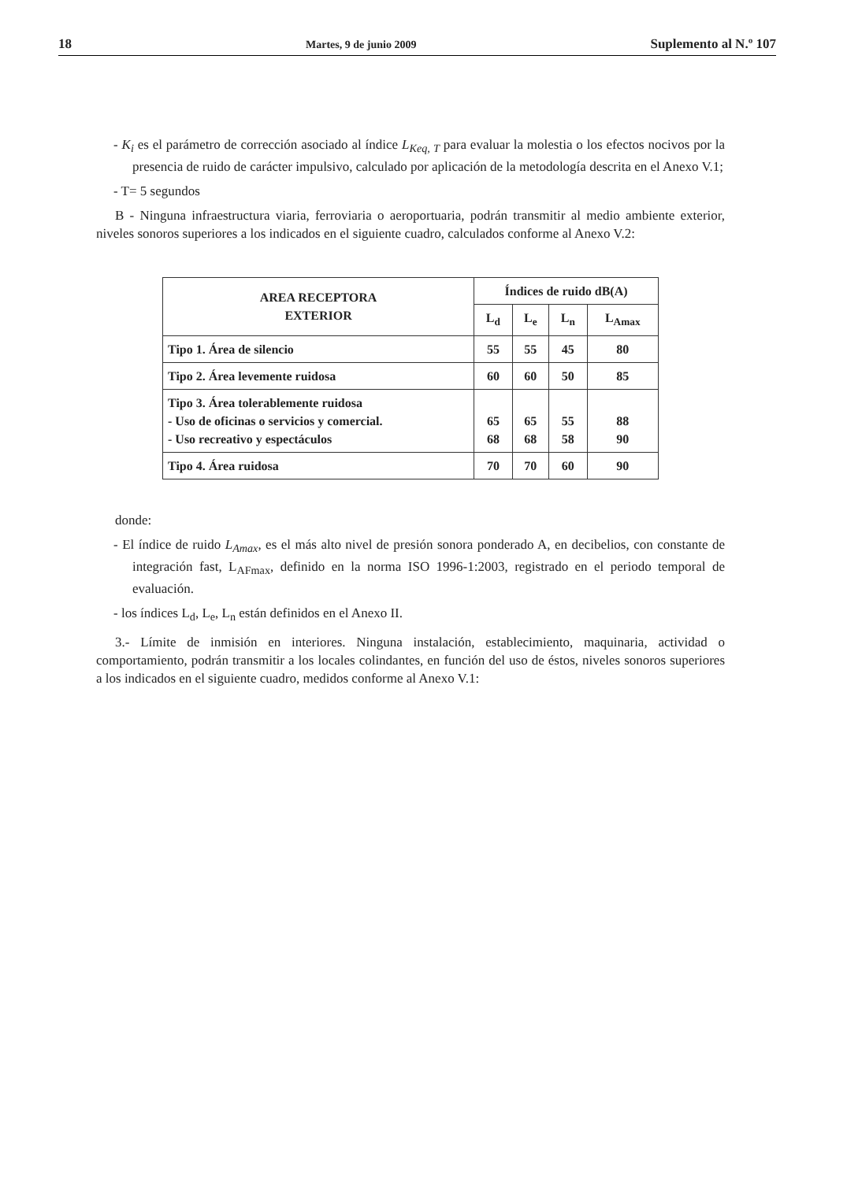18 Martes, 9 de junio 2009 Suplemento al N.º 107
- K<sub>i</sub> es el parámetro de corrección asociado al índice L<sub>Keq, T</sub> para evaluar la molestia o los efectos nocivos por la presencia de ruido de carácter impulsivo, calculado por aplicación de la metodología descrita en el Anexo V.1;
- T= 5 segundos
B - Ninguna infraestructura viaria, ferroviaria o aeroportuaria, podrán transmitir al medio ambiente exterior, niveles sonoros superiores a los indicados en el siguiente cuadro, calculados conforme al Anexo V.2:
| AREA RECEPTORA EXTERIOR | Índices de ruido dB(A) | | | |
| --- | --- | --- | --- | --- |
| | L<sub>d</sub> | L<sub>e</sub> | L<sub>n</sub> | L<sub>Amax</sub> |
| Tipo 1. Área de silencio | 55 | 55 | 45 | 80 |
| Tipo 2. Área levemente ruidosa | 60 | 60 | 50 | 85 |
| Tipo 3. Área tolerablemente ruidosa - Uso de oficinas o servicios y comercial. - Uso recreativo y espectáculos | 65 68 | 65 68 | 55 58 | 88 90 |
| Tipo 4. Área ruidosa | 70 | 70 | 60 | 90 |
donde:
- El índice de ruido L<sub>Amax</sub>, es el más alto nivel de presión sonora ponderado A, en decibelios, con constante de integración fast, L<sub>AFmax</sub>, definido en la norma ISO 1996-1:2003, registrado en el periodo temporal de evaluación.
- los índices L<sub>d</sub>, L<sub>e</sub>, L<sub>n</sub> están definidos en el Anexo II.
3.- Límite de inmisión en interiores. Ninguna instalación, establecimiento, maquinaria, actividad o comportamiento, podrán transmitir a los locales colindantes, en función del uso de éstos, niveles sonoros superiores a los indicados en el siguiente cuadro, medidos conforme al Anexo V.1: